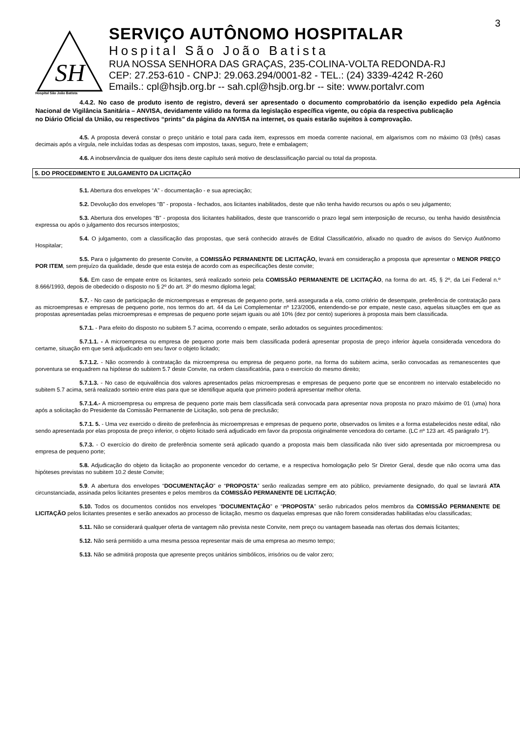3
SH
Hospital São João Batista
SERVIÇO AUTÔNOMO HOSPITALAR
Hospital São João Batista
RUA NOSSA SENHORA DAS GRAÇAS, 235-COLINA-VOLTA REDONDA-RJ
CEP: 27.253-610 - CNPJ: 29.063.294/0001-82 - TEL.: (24) 3339-4242 R-260
Emails.: cpl@hsjb.org.br -- sah.cpl@hsjb.org.br -- site: www.portalvr.com
4.4.2. No caso de produto isento de registro, deverá ser apresentado o documento comprobatório da isenção expedido pela Agência Nacional de Vigilância Sanitária – ANVISA, devidamente válido na forma da legislação específica vigente, ou cópia da respectiva publicação
no Diário Oficial da União, ou respectivos “prints” da página da ANVISA na internet, os quais estarão sujeitos à comprovação.
4.5. A proposta deverá constar o preço unitário e total para cada item, expressos em moeda corrente nacional, em algarismos com no máximo 03 (três) casas decimais após a vírgula, nele incluídas todas as despesas com impostos, taxas, seguro, frete e embalagem;
4.6. A inobservância de qualquer dos itens deste capítulo será motivo de desclassificação parcial ou total da proposta.
5. DO PROCEDIMENTO E JULGAMENTO DA LICITAÇÃO
5.1. Abertura dos envelopes “A” - documentação - e sua apreciação;
5.2. Devolução dos envelopes “B” - proposta - fechados, aos licitantes inabilitados, deste que não tenha havido recursos ou após o seu julgamento;
5.3. Abertura dos envelopes “B” - proposta dos licitantes habilitados, deste que transcorrido o prazo legal sem interposição de recurso, ou tenha havido desistência expressa ou após o julgamento dos recursos interpostos;
5.4. O julgamento, com a classificação das propostas, que será conhecido através de Edital Classificatório, afixado no quadro de avisos do Serviço Autônomo Hospitalar;
5.5. Para o julgamento do presente Convite, a COMISSÃO PERMANENTE DE LICITAÇÃO, levará em consideração a proposta que apresentar o MENOR PREÇO POR ITEM, sem prejuízo da qualidade, desde que esta esteja de acordo com as especificações deste convite;
5.6. Em caso de empate entre os licitantes, será realizado sorteio pela COMISSÃO PERMANENTE DE LICITAÇÃO, na forma do art. 45, § 2º, da Lei Federal n.º 8.666/1993, depois de obedecido o disposto no § 2º do art. 3º do mesmo diploma legal;
5.7. - No caso de participação de microempresas e empresas de pequeno porte, será assegurada a ela, como critério de desempate, preferência de contratação para as microempresas e empresas de pequeno porte, nos termos do art. 44 da Lei Complementar nº 123/2006, entendendo-se por empate, neste caso, aquelas situações em que as propostas apresentadas pelas microempresas e empresas de pequeno porte sejam iguais ou até 10% (dez por cento) superiores à proposta mais bem classificada.
5.7.1. - Para efeito do disposto no subitem 5.7 acima, ocorrendo o empate, serão adotados os seguintes procedimentos:
5.7.1.1. - A microempresa ou empresa de pequeno porte mais bem classificada poderá apresentar proposta de preço inferior àquela considerada vencedora do certame, situação em que será adjudicado em seu favor o objeto licitado;
5.7.1.2. - Não ocorrendo à contratação da microempresa ou empresa de pequeno porte, na forma do subitem acima, serão convocadas as remanescentes que porventura se enquadrem na hipótese do subitem 5.7 deste Convite, na ordem classificatória, para o exercício do mesmo direito;
5.7.1.3. - No caso de equivalência dos valores apresentados pelas microempresas e empresas de pequeno porte que se encontrem no intervalo estabelecido no subitem 5.7 acima, será realizado sorteio entre elas para que se identifique aquela que primeiro poderá apresentar melhor oferta.
5.7.1.4.- A microempresa ou empresa de pequeno porte mais bem classificada será convocada para apresentar nova proposta no prazo máximo de 01 (uma) hora após a solicitação do Presidente da Comissão Permanente de Licitação, sob pena de preclusão;
5.7.1. 5. - Uma vez exercido o direito de preferência às microempresas e empresas de pequeno porte, observados os limites e a forma estabelecidos neste edital, não sendo apresentada por elas proposta de preço inferior, o objeto licitado será adjudicado em favor da proposta originalmente vencedora do certame. (LC nº 123 art. 45 parágrafo 1º).
5.7.3. - O exercício do direito de preferência somente será aplicado quando a proposta mais bem classificada não tiver sido apresentada por microempresa ou empresa de pequeno porte;
5.8. Adjudicação do objeto da licitação ao proponente vencedor do certame, e a respectiva homologação pelo Sr Diretor Geral, desde que não ocorra uma das hipóteses previstas no subitem 10.2 deste Convite;
5.9. A abertura dos envelopes “DOCUMENTAÇÃO” e “PROPOSTA” serão realizadas sempre em ato público, previamente designado, do qual se lavrará ATA circunstanciada, assinada pelos licitantes presentes e pelos membros da COMISSÃO PERMANENTE DE LICITAÇÃO;
5.10. Todos os documentos contidos nos envelopes “DOCUMENTAÇÃO” e “PROPOSTA” serão rubricados pelos membros da COMISSÃO PERMANENTE DE LICITAÇÃO pelos licitantes presentes e serão anexados ao processo de licitação, mesmo os daquelas empresas que não forem consideradas habilitadas e/ou classificadas;
5.11. Não se considerará qualquer oferta de vantagem não prevista neste Convite, nem preço ou vantagem baseada nas ofertas dos demais licitantes;
5.12. Não será permitido a uma mesma pessoa representar mais de uma empresa ao mesmo tempo;
5.13. Não se admitirá proposta que apresente preços unitários simbólicos, irrisórios ou de valor zero;